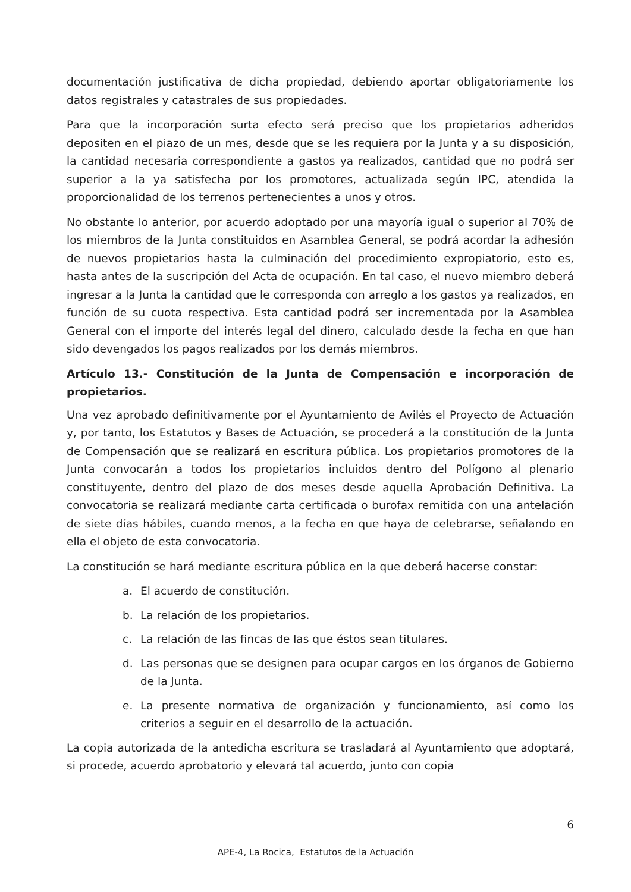documentación justificativa de dicha propiedad, debiendo aportar obligatoriamente los datos registrales y catastrales de sus propiedades.
Para que la incorporación surta efecto será preciso que los propietarios adheridos depositen en el piazo de un mes, desde que se les requiera por la Junta y a su disposición, la cantidad necesaria correspondiente a gastos ya realizados, cantidad que no podrá ser superior a la ya satisfecha por los promotores, actualizada según IPC, atendida la proporcionalidad de los terrenos pertenecientes a unos y otros.
No obstante lo anterior, por acuerdo adoptado por una mayoría igual o superior al 70% de los miembros de la Junta constituidos en Asamblea General, se podrá acordar la adhesión de nuevos propietarios hasta la culminación del procedimiento expropiatorio, esto es, hasta antes de la suscripción del Acta de ocupación. En tal caso, el nuevo miembro deberá ingresar a la Junta la cantidad que le corresponda con arreglo a los gastos ya realizados, en función de su cuota respectiva. Esta cantidad podrá ser incrementada por la Asamblea General con el importe del interés legal del dinero, calculado desde la fecha en que han sido devengados los pagos realizados por los demás miembros.
Artículo 13.- Constitución de la Junta de Compensación e incorporación de propietarios.
Una vez aprobado definitivamente por el Ayuntamiento de Avilés el Proyecto de Actuación y, por tanto, los Estatutos y Bases de Actuación, se procederá a la constitución de la Junta de Compensación que se realizará en escritura pública. Los propietarios promotores de la Junta convocarán a todos los propietarios incluidos dentro del Polígono al plenario constituyente, dentro del plazo de dos meses desde aquella Aprobación Definitiva. La convocatoria se realizará mediante carta certificada o burofax remitida con una antelación de siete días hábiles, cuando menos, a la fecha en que haya de celebrarse, señalando en ella el objeto de esta convocatoria.
La constitución se hará mediante escritura pública en la que deberá hacerse constar:
a. El acuerdo de constitución.
b. La relación de los propietarios.
c. La relación de las fincas de las que éstos sean titulares.
d. Las personas que se designen para ocupar cargos en los órganos de Gobierno de la Junta.
e. La presente normativa de organización y funcionamiento, así como los criterios a seguir en el desarrollo de la actuación.
La copia autorizada de la antedicha escritura se trasladará al Ayuntamiento que adoptará, si procede, acuerdo aprobatorio y elevará tal acuerdo, junto con copia
6
APE-4, La Rocica, Estatutos de la Actuación